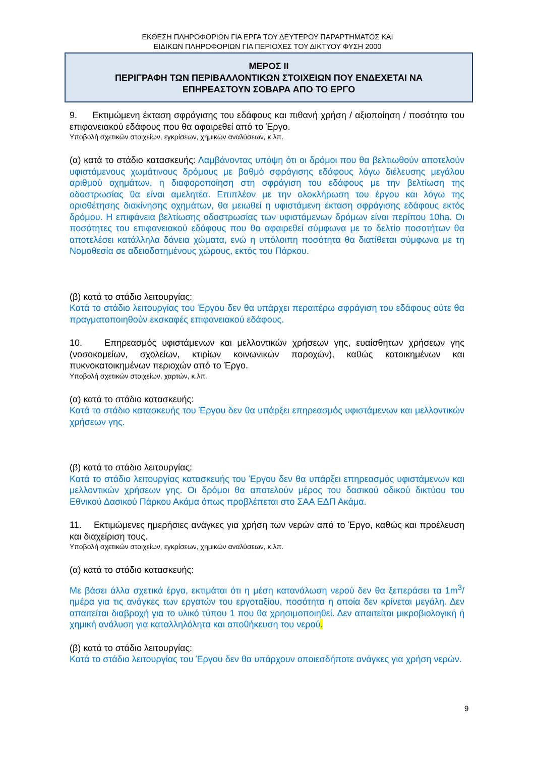ΕΚΘΕΣΗ ΠΛΗΡΟΦΟΡΙΩΝ ΓΙΑ ΕΡΓΑ ΤΟΥ ΔΕΥΤΕΡΟΥ ΠΑΡΑΡΤΗΜΑΤΟΣ ΚΑΙ
ΕΙΔΙΚΩΝ ΠΛΗΡΟΦΟΡΙΩΝ ΓΙΑ ΠΕΡΙΟΧΕΣ ΤΟΥ ΔΙΚΤΥΟΥ ΦΥΣΗ 2000
ΜΕΡΟΣ ΙΙ
ΠΕΡΙΓΡΑΦΗ ΤΩΝ ΠΕΡΙΒΑΛΛΟΝΤΙΚΩΝ ΣΤΟΙΧΕΙΩΝ ΠΟΥ ΕΝΔΕΧΕΤΑΙ ΝΑ
ΕΠΗΡΕΑΣΤΟΥΝ ΣΟΒΑΡΑ ΑΠΟ ΤΟ ΕΡΓΟ
9. Εκτιμώμενη έκταση σφράγισης του εδάφους και πιθανή χρήση / αξιοποίηση / ποσότητα του επιφανειακού εδάφους που θα αφαιρεθεί από το Έργο.
Υποβολή σχετικών στοιχείων, εγκρίσεων, χημικών αναλύσεων, κ.λπ.
(α) κατά το στάδιο κατασκευής: Λαμβάνοντας υπόψη ότι οι δρόμοι που θα βελτιωθούν αποτελούν υφιστάμενους χωμάτινους δρόμους με βαθμό σφράγισης εδάφους λόγω διέλευσης μεγάλου αριθμού οχημάτων, η διαφοροποίηση στη σφράγιση του εδάφους με την βελτίωση της οδοστρωσίας θα είναι αμελητέα. Επιπλέον με την ολοκλήρωση του έργου και λόγω της οριοθέτησης διακίνησης οχημάτων, θα μειωθεί η υφιστάμενη έκταση σφράγισης εδάφους εκτός δρόμου. Η επιφάνεια βελτίωσης οδοστρωσίας των υφιστάμενων δρόμων είναι περίπου 10ha. Οι ποσότητες του επιφανειακού εδάφους που θα αφαιρεθεί σύμφωνα με το δελτίο ποσοτήτων θα αποτελέσει κατάλληλα δάνεια χώματα, ενώ η υπόλοιπη ποσότητα θα διατίθεται σύμφωνα με τη Νομοθεσία σε αδειοδοτημένους χώρους, εκτός του Πάρκου.
(β) κατά το στάδιο λειτουργίας:
Κατά το στάδιο λειτουργίας του Έργου δεν θα υπάρχει περαιτέρω σφράγιση του εδάφους ούτε θα πραγματοποιηθούν εκσκαφές επιφανειακού εδάφους.
10. Επηρεασμός υφιστάμενων και μελλοντικών χρήσεων γης, ευαίσθητων χρήσεων γης (νοσοκομείων, σχολείων, κτιρίων κοινωνικών παροχών), καθώς κατοικημένων και πυκνοκατοικημένων περιοχών από το Έργο.
Υποβολή σχετικών στοιχείων, χαρτών, κ.λπ.
(α) κατά το στάδιο κατασκευής:
Κατά το στάδιο κατασκευής του Έργου δεν θα υπάρξει επηρεασμός υφιστάμενων και μελλοντικών χρήσεων γης.
(β) κατά το στάδιο λειτουργίας:
Κατά το στάδιο λειτουργίας κατασκευής του Έργου δεν θα υπάρξει επηρεασμός υφιστάμενων και μελλοντικών χρήσεων γης. Οι δρόμοι θα αποτελούν μέρος του δασικού οδικού δικτύου του Εθνικού Δασικού Πάρκου Ακάμα όπως προβλέπεται στο ΣΑΑ ΕΔΠ Ακάμα.
11. Εκτιμώμενες ημερήσιες ανάγκες για χρήση των νερών από το Έργο, καθώς και προέλευση και διαχείριση τους.
Υποβολή σχετικών στοιχείων, εγκρίσεων, χημικών αναλύσεων, κ.λπ.
(α) κατά το στάδιο κατασκευής:
Με βάσει άλλα σχετικά έργα, εκτιμάται ότι η μέση κατανάλωση νερού δεν θα ξεπεράσει τα 1m<sup>3</sup>/ημέρα για τις ανάγκες των εργατών του εργοταξίου, ποσότητα η οποία δεν κρίνεται μεγάλη. Δεν απαιτείται διαβροχή για το υλικό τύπου 1 που θα χρησιμοποιηθεί. Δεν απαιτείται μικροβιολογική ή χημική ανάλυση για καταλληλόλητα και αποθήκευση του νερού.
(β) κατά το στάδιο λειτουργίας:
Κατά το στάδιο λειτουργίας του Έργου δεν θα υπάρχουν οποιεσδήποτε ανάγκες για χρήση νερών.
9